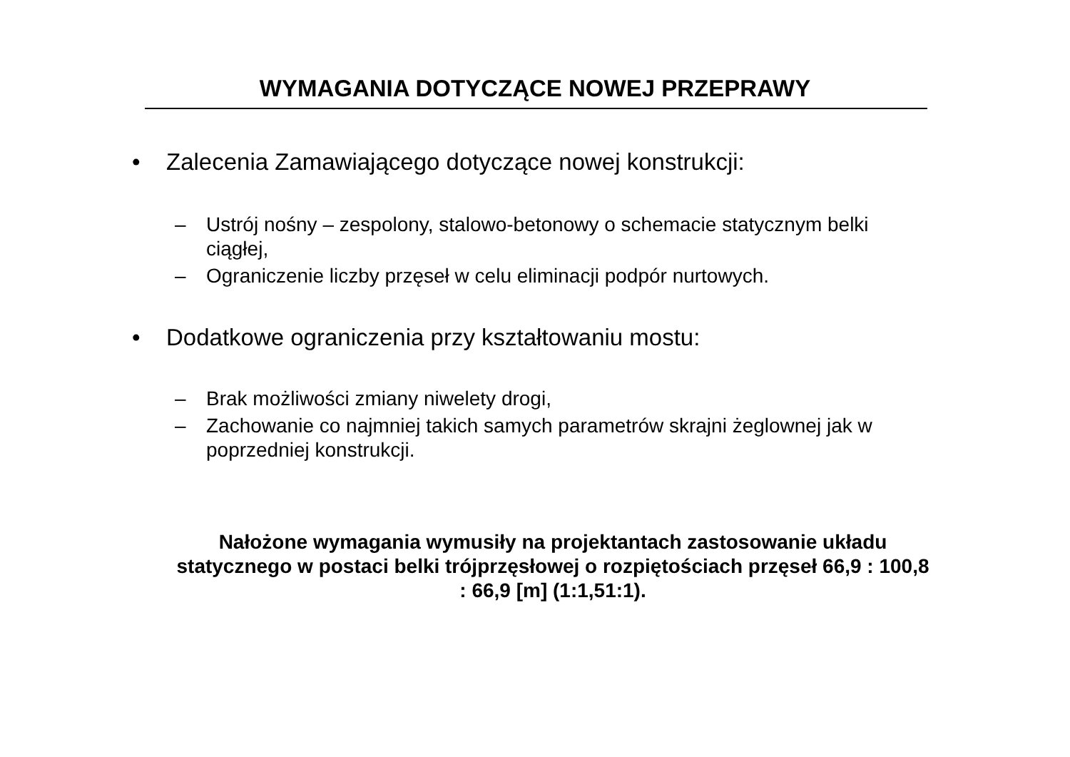WYMAGANIA DOTYCZĄCE NOWEJ PRZEPRAWY
• Zalecenia Zamawiającego dotyczące nowej konstrukcji:
– Ustrój nośny – zespolony, stalowo-betonowy o schemacie statycznym belki ciągłej,
– Ograniczenie liczby przęseł w celu eliminacji podpór nurtowych.
• Dodatkowe ograniczenia przy kształtowaniu mostu:
– Brak możliwości zmiany niwelety drogi,
– Zachowanie co najmniej takich samych parametrów skrajni żeglownej jak w poprzedniej konstrukcji.
Nałożone wymagania wymusiły na projektantach zastosowanie układu statycznego w postaci belki trójprzęsłowej o rozpiętościach przęseł 66,9 : 100,8 : 66,9 [m] (1:1,51:1).